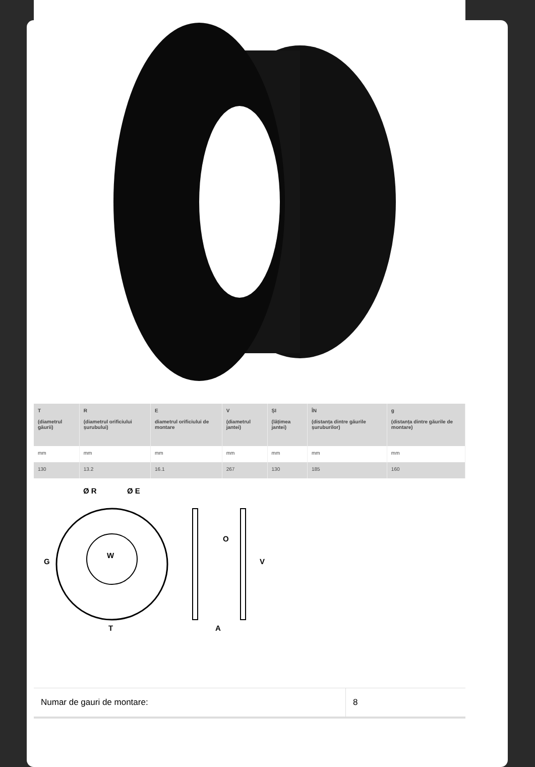| T (diametrul găurii) | R (diametrul orificiului șurubului) | E diametrul orificiului de montare | V (diametrul jantei) | ȘI (lățimea jantei) | ÎN (distanța dintre găurile șuruburilor) | g (distanța dintre găurile de montare) |
| --- | --- | --- | --- | --- | --- | --- |
| mm | mm | mm | mm | mm | mm | mm |
| 130 | 13.2 | 16.1 | 267 | 130 | 185 | 160 |
Ø R
Ø E
G
W
T
O
V
A
| Numar de gauri de montare: | 8 |